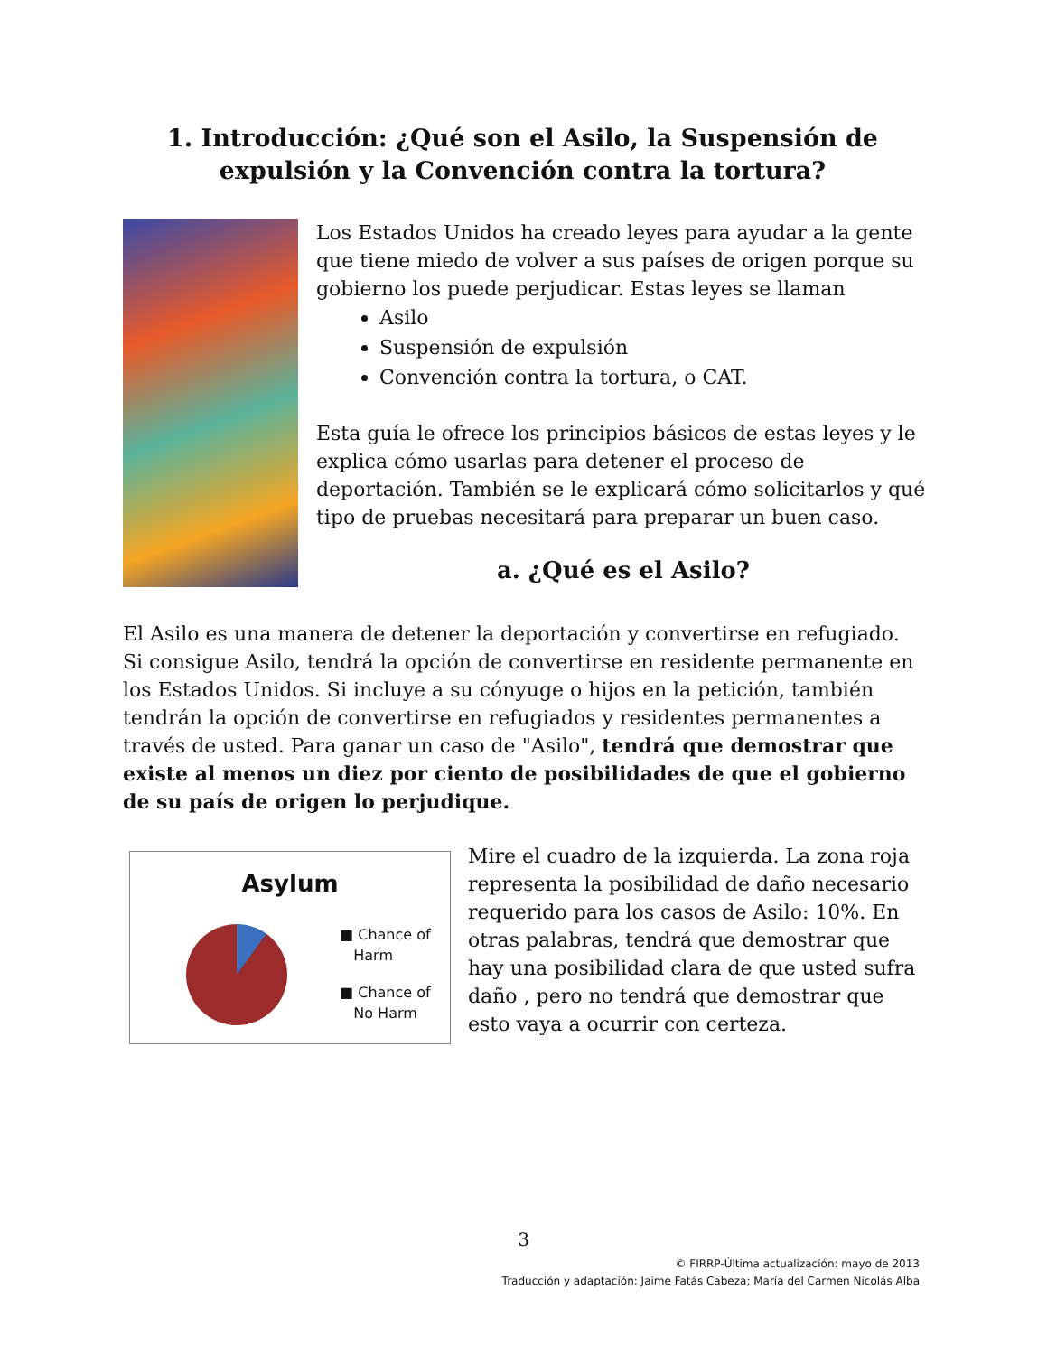1. Introducción: ¿Qué son el Asilo, la Suspensión de expulsión y la Convención contra la tortura?
Los Estados Unidos ha creado leyes para ayudar a la gente que tiene miedo de volver a sus países de origen porque su gobierno los puede perjudicar. Estas leyes se llaman
Asilo
Suspensión de expulsión
Convención contra la tortura, o CAT.
Esta guía le ofrece los principios básicos de estas leyes y le explica cómo usarlas para detener el proceso de deportación. También se le explicará cómo solicitarlos y qué tipo de pruebas necesitará para preparar un buen caso.
a. ¿Qué es el Asilo?
El Asilo es una manera de detener la deportación y convertirse en refugiado. Si consigue Asilo, tendrá la opción de convertirse en residente permanente en los Estados Unidos. Si incluye a su cónyuge o hijos en la petición, también tendrán la opción de convertirse en refugiados y residentes permanentes a través de usted. Para ganar un caso de "Asilo", tendrá que demostrar que existe al menos un diez por ciento de posibilidades de que el gobierno de su país de origen lo perjudique.
Asylum
■ Chance of
Harm
■ Chance of
No Harm
Mire el cuadro de la izquierda. La zona roja representa la posibilidad de daño necesario requerido para los casos de Asilo: 10%. En otras palabras, tendrá que demostrar que hay una posibilidad clara de que usted sufra daño , pero no tendrá que demostrar que esto vaya a ocurrir con certeza.
3
© FIRRP-Última actualización: mayo de 2013
Traducción y adaptación: Jaime Fatás Cabeza; María del Carmen Nicolás Alba